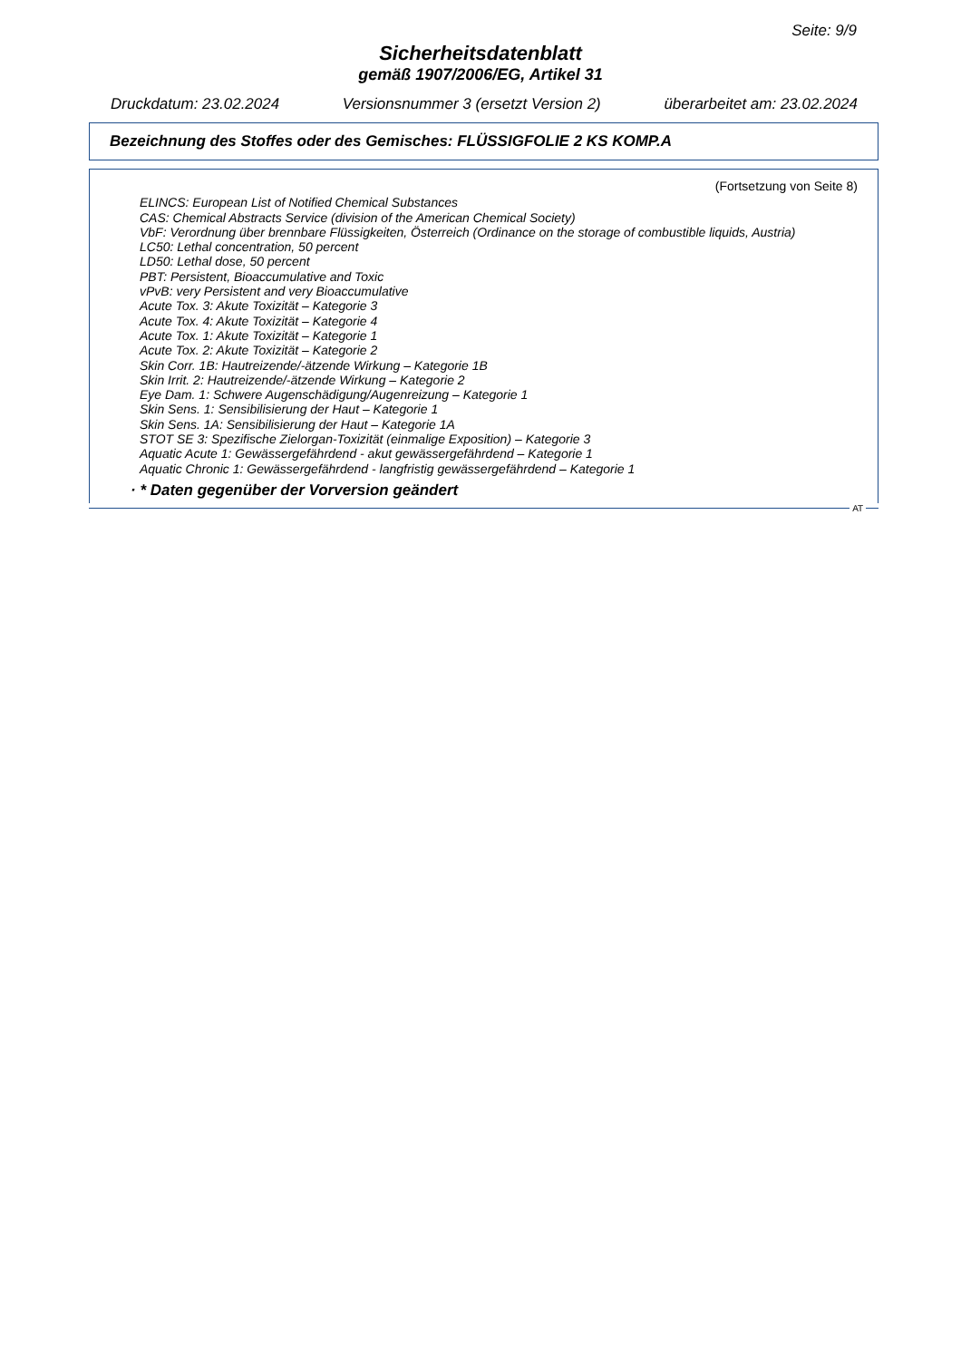Seite: 9/9
Sicherheitsdatenblatt
gemäß 1907/2006/EG, Artikel 31
Druckdatum: 23.02.2024 Versionsnummer 3 (ersetzt Version 2) überarbeitet am: 23.02.2024
Bezeichnung des Stoffes oder des Gemisches: FLÜSSIGFOLIE 2 KS KOMP.A
(Fortsetzung von Seite 8)
ELINCS: European List of Notified Chemical Substances
CAS: Chemical Abstracts Service (division of the American Chemical Society)
VbF: Verordnung über brennbare Flüssigkeiten, Österreich (Ordinance on the storage of combustible liquids, Austria)
LC50: Lethal concentration, 50 percent
LD50: Lethal dose, 50 percent
PBT: Persistent, Bioaccumulative and Toxic
vPvB: very Persistent and very Bioaccumulative
Acute Tox. 3: Akute Toxizität – Kategorie 3
Acute Tox. 4: Akute Toxizität – Kategorie 4
Acute Tox. 1: Akute Toxizität – Kategorie 1
Acute Tox. 2: Akute Toxizität – Kategorie 2
Skin Corr. 1B: Hautreizende/-ätzende Wirkung – Kategorie 1B
Skin Irrit. 2: Hautreizende/-ätzende Wirkung – Kategorie 2
Eye Dam. 1: Schwere Augenschädigung/Augenreizung – Kategorie 1
Skin Sens. 1: Sensibilisierung der Haut – Kategorie 1
Skin Sens. 1A: Sensibilisierung der Haut – Kategorie 1A
STOT SE 3: Spezifische Zielorgan-Toxizität (einmalige Exposition) – Kategorie 3
Aquatic Acute 1: Gewässergefährdend - akut gewässergefährdend – Kategorie 1
Aquatic Chronic 1: Gewässergefährdend - langfristig gewässergefährdend – Kategorie 1
· * Daten gegenüber der Vorversion geändert
AT